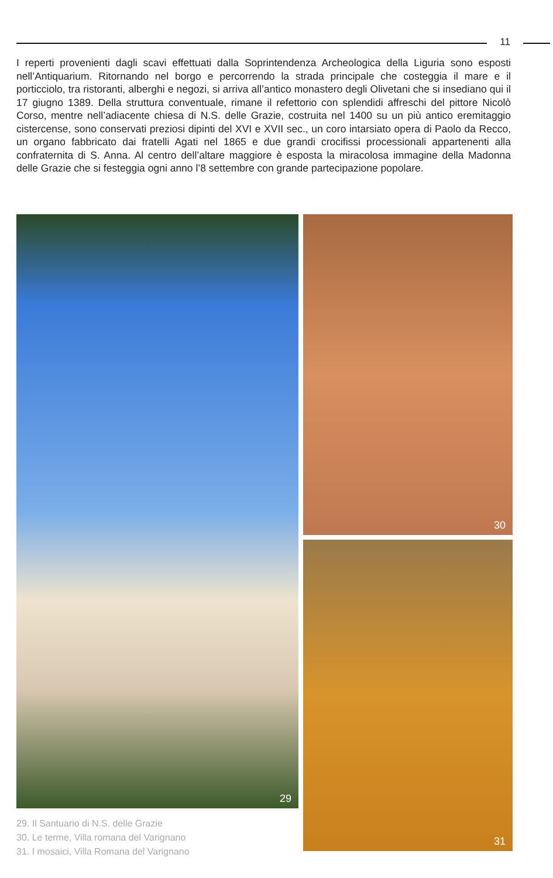11
I reperti provenienti dagli scavi effettuati dalla Soprintendenza Archeologica della Liguria sono esposti nell’Antiquarium. Ritornando nel borgo e percorrendo la strada principale che costeggia il mare e il porticciolo, tra ristoranti, alberghi e negozi, si arriva all’antico monastero degli Olivetani che si insediano qui il 17 giugno 1389. Della struttura conventuale, rimane il refettorio con splendidi affreschi del pittore Nicolò Corso, mentre nell’adiacente chiesa di N.S. delle Grazie, costruita nel 1400 su un più antico eremitaggio cistercense, sono conservati preziosi dipinti del XVI e XVII sec., un coro intarsiato opera di Paolo da Recco, un organo fabbricato dai fratelli Agati nel 1865 e due grandi crocifissi processionali appartenenti alla confraternita di S. Anna. Al centro dell’altare maggiore è esposta la miracolosa immagine della Madonna delle Grazie che si festeggia ogni anno l’8 settembre con grande partecipazione popolare.
29 30
31
29. Il Santuario di N.S. delle Grazie
30. Le terme, Villa romana del Varignano
31. I mosaici, Villa Romana del Varignano